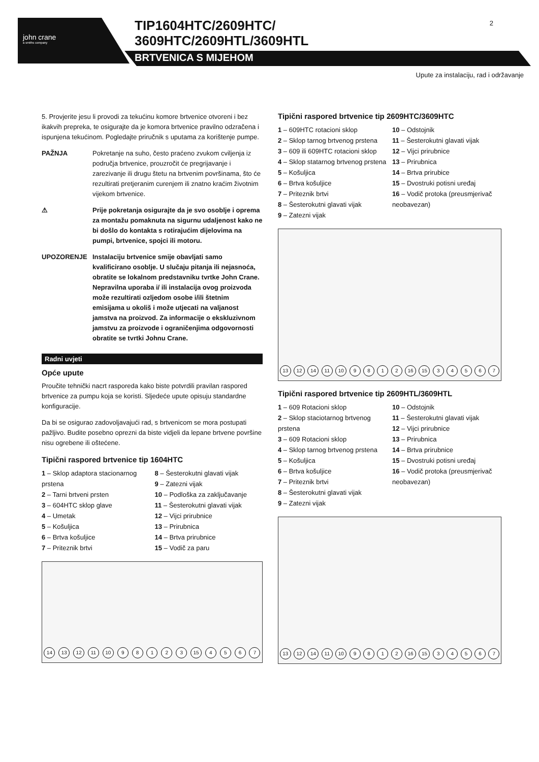john crane
a smiths company
TIP1604HTC/2609HTC/
3609HTC/2609HTL/3609HTL
BRTVENICA S MIJEHOM
2
Upute za instalaciju, rad i održavanje
5. Provjerite jesu li provodi za tekućinu komore brtvenice otvoreni i bez ikakvih prepreka, te osigurajte da je komora brtvenice pravilno odzračena i ispunjena tekućinom. Pogledajte priručnik s uputama za korištenje pumpe.
PAŽNJA Pokretanje na suho, često praćeno zvukom cviljenja iz područja brtvenice, prouzročit će pregrijavanje i zarezivanje ili drugu štetu na brtvenim površinama, što će rezultirati pretjeranim curenjem ili znatno kraćim životnim vijekom brtvenice.
⚠ Prije pokretanja osigurajte da je svo osoblje i oprema za montažu pomaknuta na sigurnu udaljenost kako ne bi došlo do kontakta s rotirajućim dijelovima na pumpi, brtvenice, spojci ili motoru.
UPOZORENJE Instalaciju brtvenice smije obavljati samo kvalificirano osoblje. U slučaju pitanja ili nejasnoća, obratite se lokalnom predstavniku tvrtke John Crane. Nepravilna uporaba i/ ili instalacija ovog proizvoda može rezultirati ozljedom osobe i/ili štetnim emisijama u okoliš i može utjecati na valjanost jamstva na proizvod. Za informacije o ekskluzivnom jamstvu za proizvode i ograničenjima odgovornosti obratite se tvrtki Johnu Crane.
Radni uvjeti
Opće upute
Proučite tehnički nacrt rasporeda kako biste potvrdili pravilan raspored brtvenice za pumpu koja se koristi. Sljedeće upute opisuju standardne konfiguracije.
Da bi se osigurao zadovoljavajući rad, s brtvenicom se mora postupati pažljivo. Budite posebno oprezni da biste vidjeli da lepane brtvene površine nisu ogrebene ili oštećene.
Tipični raspored brtvenice tip 1604HTC
1 – Sklop adaptora stacionarnog prstena
2 – Tarni brtveni prsten
3 – 604HTC sklop glave
4 – Umetak
5 – Košuljica
6 – Brtva košuljice
7 – Priteznik brtvi
8 – Šesterokutni glavati vijak
9 – Zatezni vijak
10 – Podloška za zaključavanje
11 – Šesterokutni glavati vijak
12 – Vijci prirubnice
13 – Prirubnica
14 – Brtva prirubnice
15 – Vodič za paru
14 13 12 11 10 9 8 1 2 3 15 4 5 6 7
Tipični raspored brtvenice tip 2609HTC/3609HTC
1 – 609HTC rotacioni sklop
2 – Sklop tarnog brtvenog prstena
3 – 609 ili 609HTC rotacioni sklop
4 – Sklop statarnog brtvenog prstena
5 – Košuljica
6 – Brtva košuljice
7 – Priteznik brtvi
8 – Šesterokutni glavati vijak
9 – Zatezni vijak
10 – Odstojnik
11 – Šesterokutni glavati vijak
12 – Vijci prirubnice
13 – Prirubnica
14 – Brtva prirubice
15 – Dvostruki potisni uređaj
16 – Vodič protoka (preusmjerivač neobavezan)
13 12 14 11 10 9 8 1 2 16 15 3 4 5 6 7
Tipični raspored brtvenice tip 2609HTL/3609HTL
1 – 609 Rotacioni sklop
2 – Sklop staciotarnog brtvenog prstena
3 – 609 Rotacioni sklop
4 – Sklop tarnog brtvenog prstena
5 – Košuljica
6 – Brtva košuljice
7 – Priteznik brtvi
8 – Šesterokutni glavati vijak
9 – Zatezni vijak
10 – Odstojnik
11 – Šesterokutni glavati vijak
12 – Vijci prirubnice
13 – Prirubnica
14 – Brtva prirubnice
15 – Dvostruki potisni uređaj
16 – Vodič protoka (preusmjerivač neobavezan)
13 12 14 11 10 9 8 1 2 16 15 3 4 5 6 7